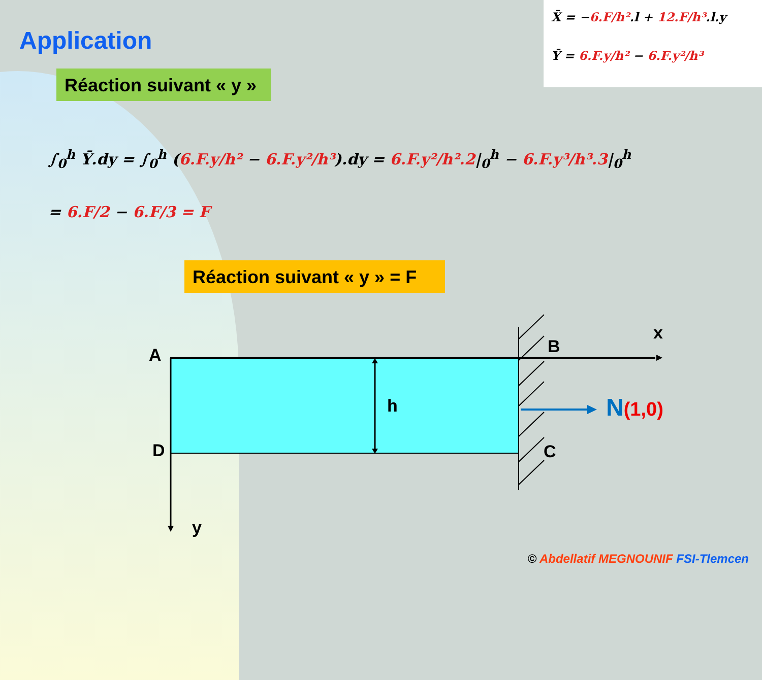X̄ = −6.F/h².l + 12.F/h³.l.y
Ȳ = 6.F.y/h² − 6.F.y²/h³
Application
Réaction suivant « y »
∫<sub>0</sub><sup>h</sup> Ȳ.dy = ∫<sub>0</sub><sup>h</sup> (6.F.y/h² − 6.F.y²/h³).dy = 6.F.y²/h².2|<sub>0</sub><sup>h</sup> − 6.F.y³/h³.3|<sub>0</sub><sup>h</sup>
= 6.F/2 − 6.F/3 = F
Réaction suivant « y » = F
A
D
h
B
C
x
y
N(1,0)
© Abdellatif MEGNOUNIF FSI-Tlemcen